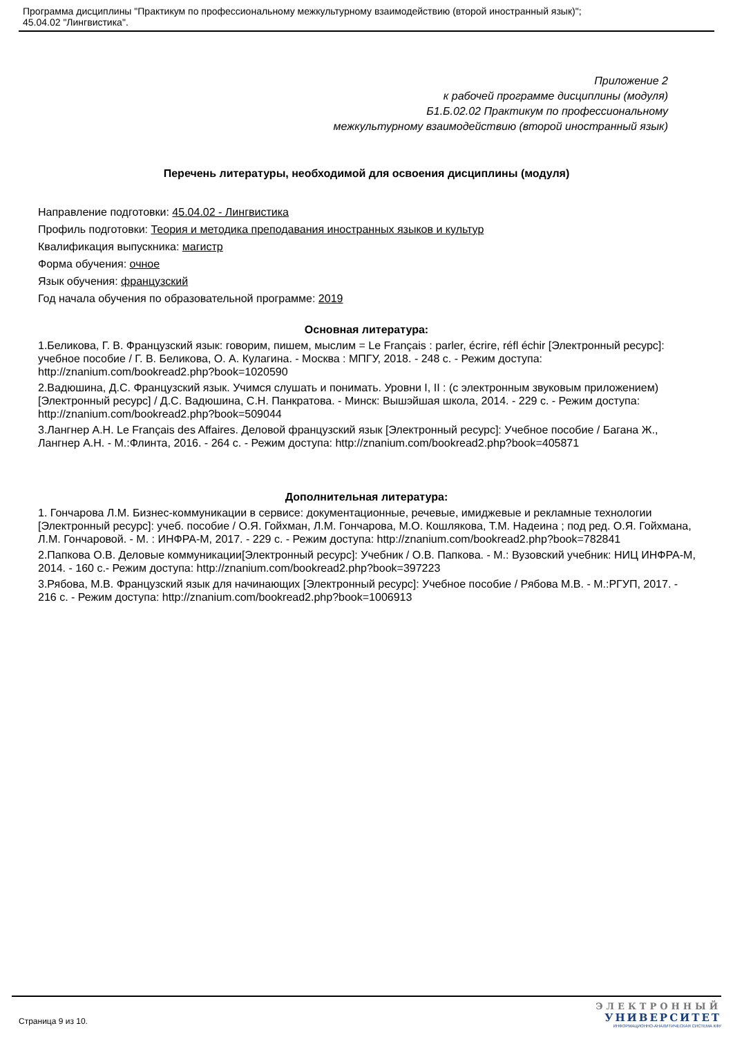Программа дисциплины "Практикум по профессиональному межкультурному взаимодействию (второй иностранный язык)";
45.04.02 "Лингвистика".
Приложение 2
к рабочей программе дисциплины (модуля)
Б1.Б.02.02 Практикум по профессиональному
межкультурному взаимодействию (второй иностранный язык)
Перечень литературы, необходимой для освоения дисциплины (модуля)
Направление подготовки: 45.04.02 - Лингвистика
Профиль подготовки: Теория и методика преподавания иностранных языков и культур
Квалификация выпускника: магистр
Форма обучения: очное
Язык обучения: французский
Год начала обучения по образовательной программе: 2019
Основная литература:
1.Беликова, Г. В. Французский язык: говорим, пишем, мыслим = Le Français : parler, écrire, réfl échir [Электронный ресурс]: учебное пособие / Г. В. Беликова, О. А. Кулагина. - Москва : МПГУ, 2018. - 248 с. - Режим доступа: http://znanium.com/bookread2.php?book=1020590
2.Вадюшина, Д.С. Французский язык. Учимся слушать и понимать. Уровни I, II : (с электронным звуковым приложением) [Электронный ресурс] / Д.С. Вадюшина, С.Н. Панкратова. - Минск: Вышэйшая школа, 2014. - 229 с. - Режим доступа: http://znanium.com/bookread2.php?book=509044
3.Лангнер А.Н. Le Français des Affaires. Деловой французский язык [Электронный ресурс]: Учебное пособие / Багана Ж., Лангнер А.Н. - М.:Флинта, 2016. - 264 с. - Режим доступа: http://znanium.com/bookread2.php?book=405871
Дополнительная литература:
1. Гончарова Л.М. Бизнес-коммуникации в сервисе: документационные, речевые, имиджевые и рекламные технологии [Электронный ресурс]: учеб. пособие / О.Я. Гойхман, Л.М. Гончарова, М.О. Кошлякова, Т.М. Надеина ; под ред. О.Я. Гойхмана, Л.М. Гончаровой. - М. : ИНФРА-М, 2017. - 229 с. - Режим доступа: http://znanium.com/bookread2.php?book=782841
2.Папкова О.В. Деловые коммуникации[Электронный ресурс]: Учебник / О.В. Папкова. - М.: Вузовский учебник: НИЦ ИНФРА-М, 2014. - 160 с.- Режим доступа: http://znanium.com/bookread2.php?book=397223
3.Рябова, М.В. Французский язык для начинающих [Электронный ресурс]: Учебное пособие / Рябова М.В. - М.:РГУП, 2017. - 216 с. - Режим доступа: http://znanium.com/bookread2.php?book=1006913
Страница 9 из 10.
ЭЛЕКТРОННЫЙ
УНИВЕРСИТЕТ
ИНФОРМАЦИОННО-АНАЛИТИЧЕСКАЯ СИСТЕМА КФУ